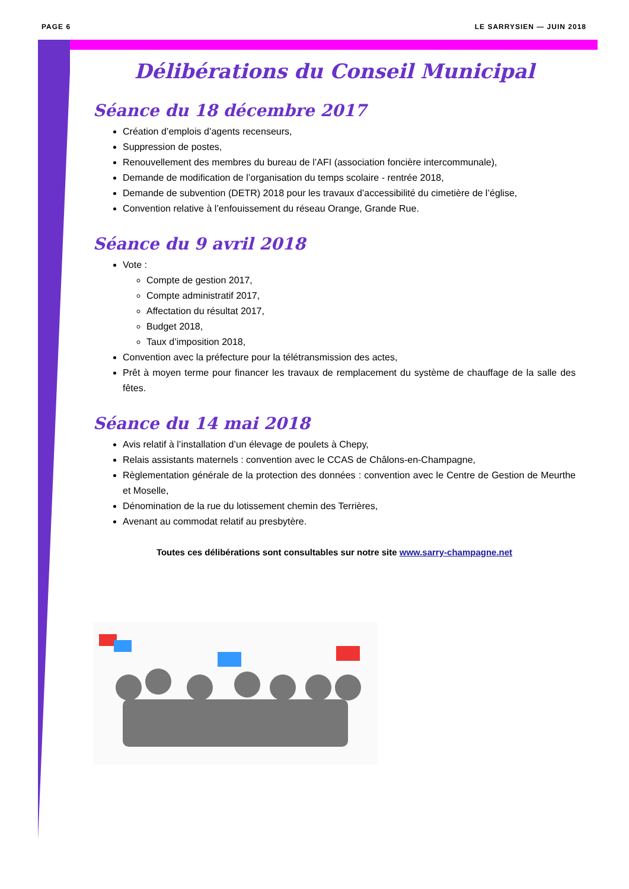PAGE 6 LE SARRYSIEN — JUIN 2018
Délibérations du Conseil Municipal
Séance du 18 décembre 2017
Création d’emplois d’agents recenseurs,
Suppression de postes,
Renouvellement des membres du bureau de l’AFI (association foncière intercommunale),
Demande de modification de l’organisation du temps scolaire - rentrée 2018,
Demande de subvention (DETR) 2018 pour les travaux d’accessibilité du cimetière de l’église,
Convention relative à l’enfouissement du réseau Orange, Grande Rue.
Séance du 9 avril 2018
Vote :
Compte de gestion 2017,
Compte administratif 2017,
Affectation du résultat 2017,
Budget 2018,
Taux d’imposition 2018,
Convention avec la préfecture pour la télétransmission des actes,
Prêt à moyen terme pour financer les travaux de remplacement du système de chauffage de la salle des fêtes.
Séance du 14 mai 2018
Avis relatif à l’installation d’un élevage de poulets à Chepy,
Relais assistants maternels : convention avec le CCAS de Châlons-en-Champagne,
Règlementation générale de la protection des données : convention avec le Centre de Gestion de Meurthe et Moselle,
Dénomination de la rue du lotissement chemin des Terrières,
Avenant au commodat relatif au presbytère.
Toutes ces délibérations sont consultables sur notre site www.sarry-champagne.net